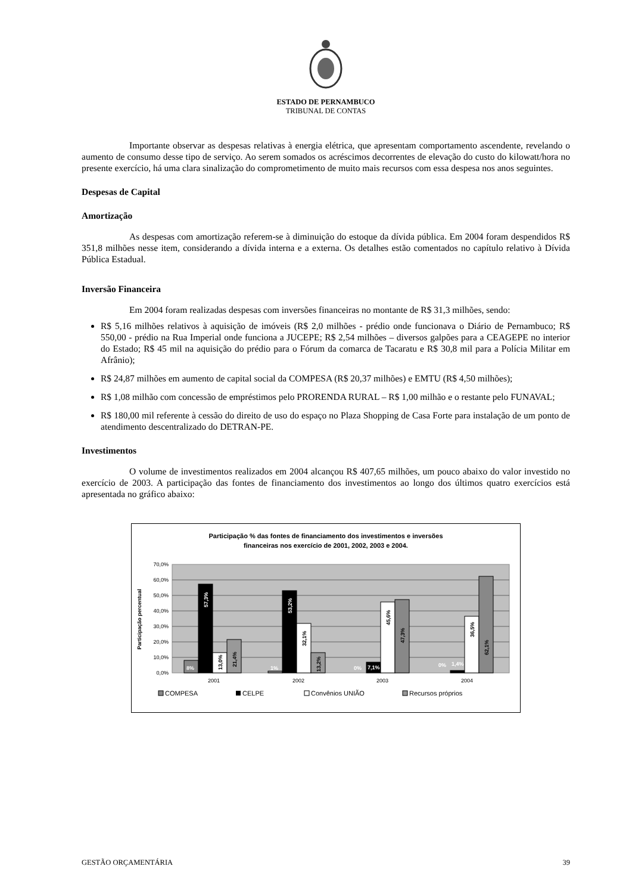ESTADO DE PERNAMBUCO
TRIBUNAL DE CONTAS
Importante observar as despesas relativas à energia elétrica, que apresentam comportamento ascendente, revelando o aumento de consumo desse tipo de serviço. Ao serem somados os acréscimos decorrentes de elevação do custo do kilowatt/hora no presente exercício, há uma clara sinalização do comprometimento de muito mais recursos com essa despesa nos anos seguintes.
Despesas de Capital
Amortização
As despesas com amortização referem-se à diminuição do estoque da dívida pública. Em 2004 foram despendidos R$ 351,8 milhões nesse item, considerando a dívida interna e a externa. Os detalhes estão comentados no capítulo relativo à Dívida Pública Estadual.
Inversão Financeira
Em 2004 foram realizadas despesas com inversões financeiras no montante de R$ 31,3 milhões, sendo:
R$ 5,16 milhões relativos à aquisição de imóveis (R$ 2,0 milhões - prédio onde funcionava o Diário de Pernambuco; R$ 550,00 - prédio na Rua Imperial onde funciona a JUCEPE; R$ 2,54 milhões – diversos galpões para a CEAGEPE no interior do Estado; R$ 45 mil na aquisição do prédio para o Fórum da comarca de Tacaratu e R$ 30,8 mil para a Polícia Militar em Afrânio);
R$ 24,87 milhões em aumento de capital social da COMPESA (R$ 20,37 milhões) e EMTU (R$ 4,50 milhões);
R$ 1,08 milhão com concessão de empréstimos pelo PRORENDA RURAL – R$ 1,00 milhão e o restante pelo FUNAVAL;
R$ 180,00 mil referente à cessão do direito de uso do espaço no Plaza Shopping de Casa Forte para instalação de um ponto de atendimento descentralizado do DETRAN-PE.
Investimentos
O volume de investimentos realizados em 2004 alcançou R$ 407,65 milhões, um pouco abaixo do valor investido no exercício de 2003. A participação das fontes de financiamento dos investimentos ao longo dos últimos quatro exercícios está apresentada no gráfico abaixo:
Participação % das fontes de financiamento dos investimentos e inversões
financeiras nos exercício de 2001, 2002, 2003 e 2004.
70,0%
60,0%
50,0%
40,0%
30,0%
20,0%
10,0%
0,0%
Participação percentual
8%
57,3%
13,0%
21,4%
1%
53,2%
32,1%
13,2%
0%
7,1%
45,6%
47,3%
0%
1,4%
36,5%
62,1%
2001
2002
2003
2004
COMPESA
CELPE
Convênios UNIÃO
Recursos próprios
GESTÃO ORÇAMENTÁRIA 39